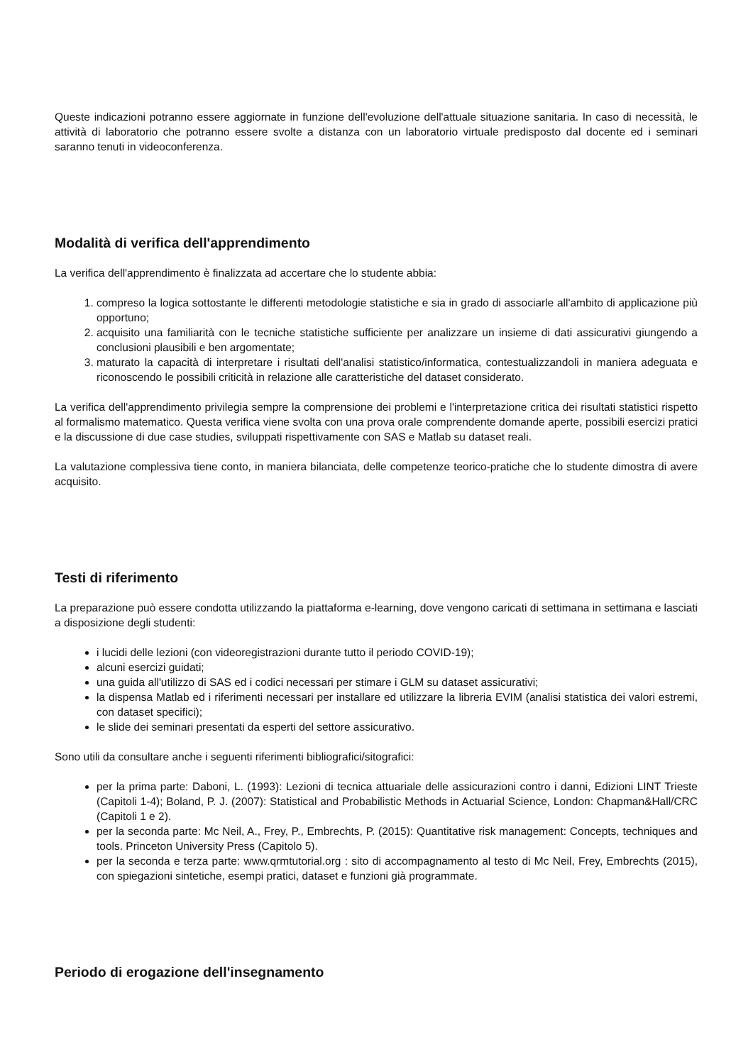Queste indicazioni potranno essere aggiornate in funzione dell'evoluzione dell'attuale situazione sanitaria. In caso di necessità, le attività di laboratorio che potranno essere svolte a distanza con un laboratorio virtuale predisposto dal docente ed i seminari saranno tenuti in videoconferenza.
Modalità di verifica dell'apprendimento
La verifica dell'apprendimento è finalizzata ad accertare che lo studente abbia:
1. compreso la logica sottostante le differenti metodologie statistiche e sia in grado di associarle all'ambito di applicazione più opportuno;
2. acquisito una familiarità con le tecniche statistiche sufficiente per analizzare un insieme di dati assicurativi giungendo a conclusioni plausibili e ben argomentate;
3. maturato la capacità di interpretare i risultati dell'analisi statistico/informatica, contestualizzandoli in maniera adeguata e riconoscendo le possibili criticità in relazione alle caratteristiche del dataset considerato.
La verifica dell'apprendimento privilegia sempre la comprensione dei problemi e l'interpretazione critica dei risultati statistici rispetto al formalismo matematico. Questa verifica viene svolta con una prova orale comprendente domande aperte, possibili esercizi pratici e la discussione di due case studies, sviluppati rispettivamente con SAS e Matlab su dataset reali.
La valutazione complessiva tiene conto, in maniera bilanciata, delle competenze teorico-pratiche che lo studente dimostra di avere acquisito.
Testi di riferimento
La preparazione può essere condotta utilizzando la piattaforma e-learning, dove vengono caricati di settimana in settimana e lasciati a disposizione degli studenti:
i lucidi delle lezioni (con videoregistrazioni durante tutto il periodo COVID-19);
alcuni esercizi guidati;
una guida all'utilizzo di SAS ed i codici necessari per stimare i GLM su dataset assicurativi;
la dispensa Matlab ed i riferimenti necessari per installare ed utilizzare la libreria EVIM (analisi statistica dei valori estremi, con dataset specifici);
le slide dei seminari presentati da esperti del settore assicurativo.
Sono utili da consultare anche i seguenti riferimenti bibliografici/sitografici:
per la prima parte: Daboni, L. (1993): Lezioni di tecnica attuariale delle assicurazioni contro i danni, Edizioni LINT Trieste (Capitoli 1-4); Boland, P. J. (2007): Statistical and Probabilistic Methods in Actuarial Science, London: Chapman&Hall/CRC (Capitoli 1 e 2).
per la seconda parte: Mc Neil, A., Frey, P., Embrechts, P. (2015): Quantitative risk management: Concepts, techniques and tools. Princeton University Press (Capitolo 5).
per la seconda e terza parte: www.qrmtutorial.org : sito di accompagnamento al testo di Mc Neil, Frey, Embrechts (2015), con spiegazioni sintetiche, esempi pratici, dataset e funzioni già programmate.
Periodo di erogazione dell'insegnamento